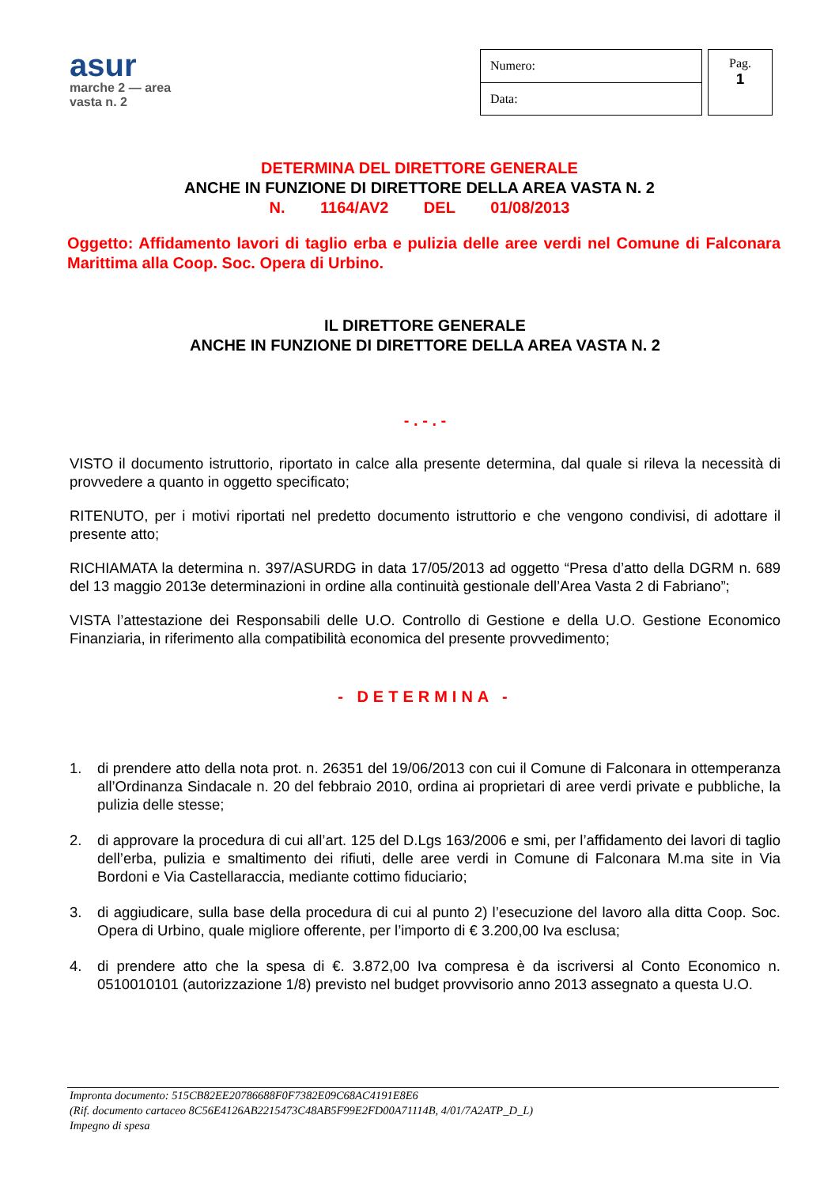asur
marche 2 — area vasta n. 2
| Numero: |
| Data: |
Pag.
1
DETERMINA DEL DIRETTORE GENERALE
ANCHE IN FUNZIONE DI DIRETTORE DELLA AREA VASTA N. 2
N. 1164/AV2 DEL 01/08/2013
Oggetto: Affidamento lavori di taglio erba e pulizia delle aree verdi nel Comune di Falconara Marittima alla Coop. Soc. Opera di Urbino.
IL DIRETTORE GENERALE
ANCHE IN FUNZIONE DI DIRETTORE DELLA AREA VASTA N. 2
- . - . -
VISTO il documento istruttorio, riportato in calce alla presente determina, dal quale si rileva la necessità di provvedere a quanto in oggetto specificato;
RITENUTO, per i motivi riportati nel predetto documento istruttorio e che vengono condivisi, di adottare il presente atto;
RICHIAMATA la determina n. 397/ASURDG in data 17/05/2013 ad oggetto “Presa d’atto della DGRM n. 689 del 13 maggio 2013e determinazioni in ordine alla continuità gestionale dell’Area Vasta 2 di Fabriano”;
VISTA l’attestazione dei Responsabili delle U.O. Controllo di Gestione e della U.O. Gestione Economico Finanziaria, in riferimento alla compatibilità economica del presente provvedimento;
- DETERMINA -
1. di prendere atto della nota prot. n. 26351 del 19/06/2013 con cui il Comune di Falconara in ottemperanza all’Ordinanza Sindacale n. 20 del febbraio 2010, ordina ai proprietari di aree verdi private e pubbliche, la pulizia delle stesse;
2. di approvare la procedura di cui all’art. 125 del D.Lgs 163/2006 e smi, per l’affidamento dei lavori di taglio dell’erba, pulizia e smaltimento dei rifiuti, delle aree verdi in Comune di Falconara M.ma site in Via Bordoni e Via Castellaraccia, mediante cottimo fiduciario;
3. di aggiudicare, sulla base della procedura di cui al punto 2) l’esecuzione del lavoro alla ditta Coop. Soc. Opera di Urbino, quale migliore offerente, per l’importo di € 3.200,00 Iva esclusa;
4. di prendere atto che la spesa di €. 3.872,00 Iva compresa è da iscriversi al Conto Economico n. 0510010101 (autorizzazione 1/8) previsto nel budget provvisorio anno 2013 assegnato a questa U.O.
Impronta documento: 515CB82EE20786688F0F7382E09C68AC4191E8E6
(Rif. documento cartaceo 8C56E4126AB2215473C48AB5F99E2FD00A71114B, 4/01/7A2ATP_D_L)
Impegno di spesa